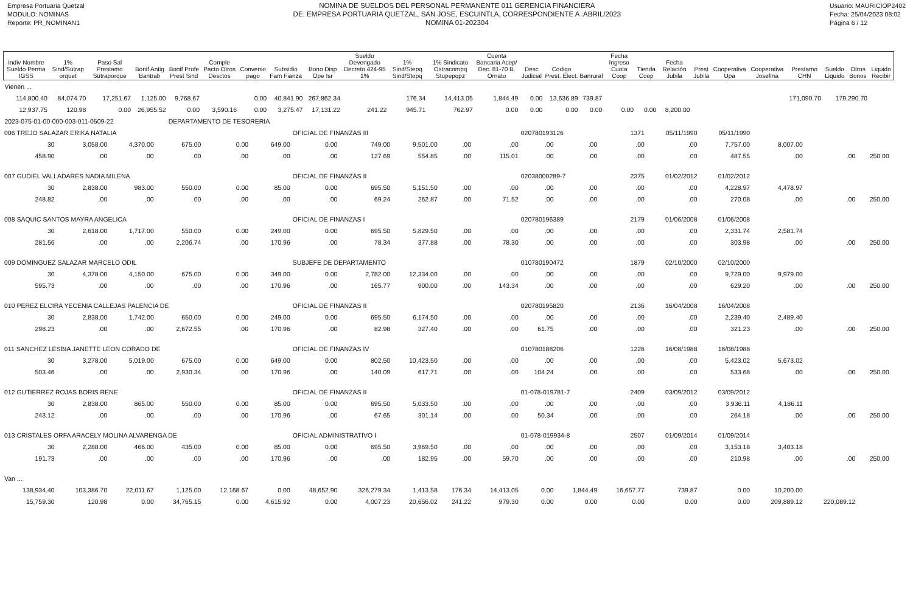Empresa Portuaria Quetzal
MODULO: NOMINAS
Reporte: PR_NOMINAN1
NOMINA DE SUELDOS DEL PERSONAL PERMANENTE 011 GERENCIA FINANCIERA
DE: EMPRESA PORTUARIA QUETZAL, SAN JOSE, ESCUINTLA, CORRESPONDIENTE A :ABRIL/2023
NOMINA 01-202304
Usuario: MAURICIOP2402
Fecha: 25/04/2023 08:02
Página 6 / 12
| Indiv Nombre Sueldo Perma IGSS | 1% Sind/Sutrap orquet | Paso Sal Prestamo Sutraporque | Bonif Antig Bantrab | Bonif Profe Prest Sind | Comple Pacto Otros Desctos | Convenio pago | Subsidio Fam Fianza | Bono Disp Ope Isr | Sueldo Devengado Decreto 424-95 1% | 1% Sind/Stepq Sind/Stopq | 1% Sindicato Ostracompq Stupepqpz | Cuenta Bancaria Acep/ Dec. 81-70 B. Ornato | Desc Judicial | Codigo Prest. Elect. | Banrural | Fecha Ingreso Cuota Coop | Tienda Coop | Fecha Relación Jubila | Prest Jubila | Cooperativa Upa | Cooperativa Josefina | Prestamo CHN | Sueldo Liquido | Otros Bonos | Liquido Recibir |
| --- | --- | --- | --- | --- | --- | --- | --- | --- | --- | --- | --- | --- | --- | --- | --- | --- | --- | --- | --- | --- | --- | --- | --- | --- | --- |
| Vienen ... | | | | | | | | | | | | | | | | | | | | | | | | | |
| 114,800.40 | 84,074.70 | 17,251.67 | 1,125.00 | 9,768.67 | | 0.00 | 40,841.90 | 267,862.34 | | 176.34 | 14,413.05 | 1,844.49 | 0.00 | 13,636.89 | 739.87 | | | | | | | 171,090.70 | 179,290.70 | | |
| 12,937.75 | 120.98 | 0.00 | 26,955.52 | 0.00 | 3,590.16 | 0.00 | 3,275.47 | 17,131.22 | 241.22 | 945.71 | 762.97 | 0.00 | 0.00 | 0.00 | 0.00 | 0.00 | 0.00 | 8,200.00 | | | | | | | |
| 2023-075-01-00-000-003-011-0509-22 | | | | DEPARTAMENTO DE TESORERIA | | | | | | | | | | | | | | | | | | | | | |
| 006 TREJO SALAZAR ERIKA NATALIA | | | | | | OFICIAL DE FINANZAS III | | | | | 020780193126 | | 1371 | 05/11/1990 | 05/11/1990 | | | | |
| 30 | 3,058.00 | 4,370.00 | 675.00 | 0.00 | 649.00 | 0.00 | 749.00 | 9,501.00 | .00 | .00 | .00 | .00 | .00 | .00 | 7,757.00 | 8,007.00 | | | |
| 458.90 | .00 | .00 | .00 | .00 | .00 | .00 | 127.69 | 554.85 | .00 | 115.01 | .00 | .00 | .00 | .00 | 487.55 | .00 | .00 | 250.00 | |
| 007 GUDIEL VALLADARES NADIA MILENA | | | | | | OFICIAL DE FINANZAS II | | | | | 02038000289-7 | | 2375 | 01/02/2012 | 01/02/2012 | | | | |
| 30 | 2,838.00 | 983.00 | 550.00 | 0.00 | 85.00 | 0.00 | 695.50 | 5,151.50 | .00 | .00 | .00 | .00 | .00 | .00 | 4,228.97 | 4,478.97 | | | |
| 248.82 | .00 | .00 | .00 | .00 | .00 | .00 | 69.24 | 262.87 | .00 | 71.52 | .00 | .00 | .00 | .00 | 270.08 | .00 | .00 | 250.00 | |
| 008 SAQUIC SANTOS MAYRA ANGELICA | | | | | | OFICIAL DE FINANZAS I | | | | | 020780196389 | | 2179 | 01/06/2008 | 01/06/2008 | | | | |
| 30 | 2,618.00 | 1,717.00 | 550.00 | 0.00 | 249.00 | 0.00 | 695.50 | 5,829.50 | .00 | .00 | .00 | .00 | .00 | .00 | 2,331.74 | 2,581.74 | | | |
| 281.56 | .00 | .00 | 2,206.74 | .00 | 170.96 | .00 | 78.34 | 377.88 | .00 | 78.30 | .00 | .00 | .00 | .00 | 303.98 | .00 | .00 | 250.00 | |
| 009 DOMINGUEZ SALAZAR MARCELO ODIL | | | | | | SUBJEFE DE DEPARTAMENTO | | | | | 010780190472 | | 1879 | 02/10/2000 | 02/10/2000 | | | | |
| 30 | 4,378.00 | 4,150.00 | 675.00 | 0.00 | 349.00 | 0.00 | 2,782.00 | 12,334.00 | .00 | .00 | .00 | .00 | .00 | .00 | 9,729.00 | 9,979.00 | | | |
| 595.73 | .00 | .00 | .00 | .00 | 170.96 | .00 | 165.77 | 900.00 | .00 | 143.34 | .00 | .00 | .00 | .00 | 629.20 | .00 | .00 | 250.00 | |
| 010 PEREZ ELCIRA YECENIA CALLEJAS PALENCIA DE | | | | | | OFICIAL DE FINANZAS II | | | | | 020780195820 | | 2136 | 16/04/2008 | 16/04/2008 | | | | |
| 30 | 2,838.00 | 1,742.00 | 650.00 | 0.00 | 249.00 | 0.00 | 695.50 | 6,174.50 | .00 | .00 | .00 | .00 | .00 | .00 | 2,239.40 | 2,489.40 | | | |
| 298.23 | .00 | .00 | 2,672.55 | .00 | 170.96 | .00 | 82.98 | 327.40 | .00 | .00 | 61.75 | .00 | .00 | .00 | 321.23 | .00 | .00 | 250.00 | |
| 011 SANCHEZ LESBIA JANETTE LEON CORADO DE | | | | | | OFICIAL DE FINANZAS IV | | | | | 010780188206 | | 1226 | 16/08/1988 | 16/08/1988 | | | | |
| 30 | 3,278.00 | 5,019.00 | 675.00 | 0.00 | 649.00 | 0.00 | 802.50 | 10,423.50 | .00 | .00 | .00 | .00 | .00 | .00 | 5,423.02 | 5,673.02 | | | |
| 503.46 | .00 | .00 | 2,930.34 | .00 | 170.96 | .00 | 140.09 | 617.71 | .00 | .00 | 104.24 | .00 | .00 | .00 | 533.68 | .00 | .00 | 250.00 | |
| 012 GUTIERREZ ROJAS BORIS RENE | | | | | | OFICIAL DE FINANZAS II | | | | | 01-078-019781-7 | | 2409 | 03/09/2012 | 03/09/2012 | | | | |
| 30 | 2,838.00 | 865.00 | 550.00 | 0.00 | 85.00 | 0.00 | 695.50 | 5,033.50 | .00 | .00 | .00 | .00 | .00 | .00 | 3,936.11 | 4,186.11 | | | |
| 243.12 | .00 | .00 | .00 | .00 | 170.96 | .00 | 67.65 | 301.14 | .00 | .00 | 50.34 | .00 | .00 | .00 | 264.18 | .00 | .00 | 250.00 | |
| 013 CRISTALES ORFA ARACELY MOLINA ALVARENGA DE | | | | | | OFICIAL ADMINISTRATIVO I | | | | | 01-078-019934-8 | | 2507 | 01/09/2014 | 01/09/2014 | | | | |
| 30 | 2,288.00 | 466.00 | 435.00 | 0.00 | 85.00 | 0.00 | 695.50 | 3,969.50 | .00 | .00 | .00 | .00 | .00 | .00 | 3,153.18 | 3,403.18 | | | |
| 191.73 | .00 | .00 | .00 | .00 | 170.96 | .00 | .00 | 182.95 | .00 | 59.70 | .00 | .00 | .00 | .00 | 210.98 | .00 | .00 | 250.00 | |
| Van ... | | | | | | | | | | | | | | | | | | | |
| 138,934.40 | 103,386.70 | 22,011.67 | 1,125.00 | 12,168.67 | 0.00 | 48,652.90 | 326,279.34 | 1,413.58 | 176.34 | 14,413.05 | 0.00 | 1,844.49 | 16,657.77 | 739.87 | 0.00 | 10,200.00 | | | |
| 15,759.30 | 120.98 | 0.00 | 34,765.15 | 0.00 | 4,615.92 | 0.00 | 4,007.23 | 20,656.02 | 241.22 | 979.30 | 0.00 | 0.00 | 0.00 | 0.00 | 0.00 | 209,889.12 | 220,089.12 | | |